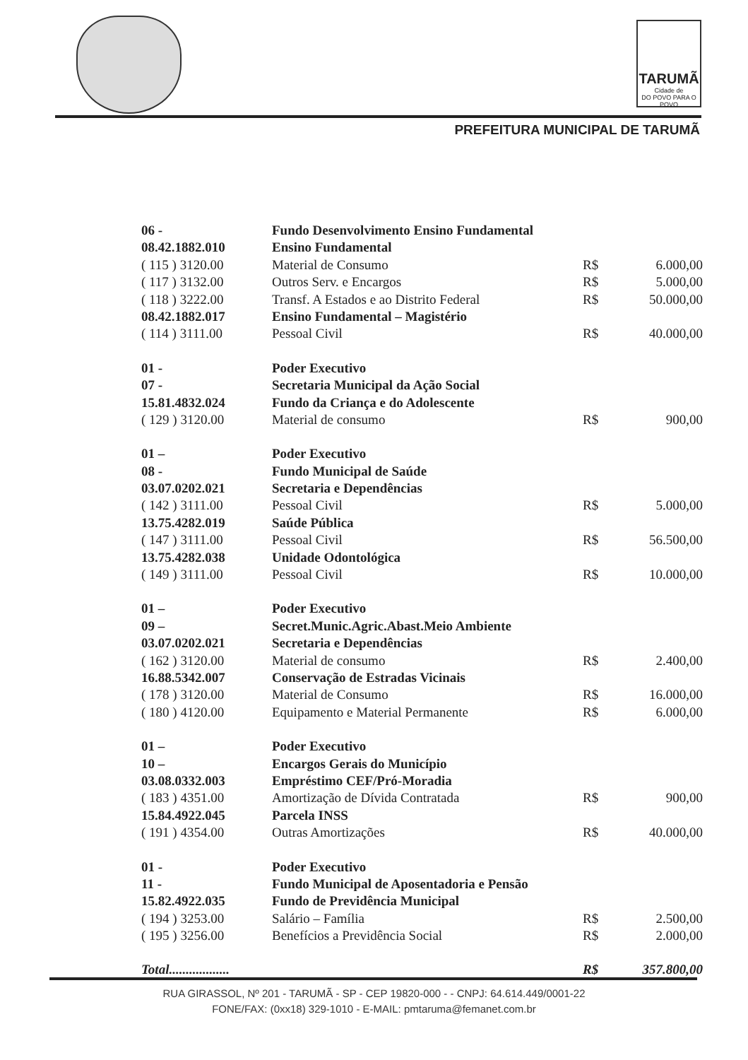TARUMÃ
Cidade de
DO POVO PARA O POVO
PREFEITURA MUNICIPAL DE TARUMÃ
| 06 - | Fundo Desenvolvimento Ensino Fundamental | | |
| 08.42.1882.010 | Ensino Fundamental | | |
| ( 115 ) 3120.00 | Material de Consumo | R$ | 6.000,00 |
| ( 117 ) 3132.00 | Outros Serv. e Encargos | R$ | 5.000,00 |
| ( 118 ) 3222.00 | Transf. A Estados e ao Distrito Federal | R$ | 50.000,00 |
| 08.42.1882.017 | Ensino Fundamental – Magistério | | |
| ( 114 ) 3111.00 | Pessoal Civil | R$ | 40.000,00 |
| 01 - | Poder Executivo | | |
| 07 - | Secretaria Municipal da Ação Social | | |
| 15.81.4832.024 | Fundo da Criança e do Adolescente | | |
| ( 129 ) 3120.00 | Material de consumo | R$ | 900,00 |
| 01 – | Poder Executivo | | |
| 08 - | Fundo Municipal de Saúde | | |
| 03.07.0202.021 | Secretaria e Dependências | | |
| ( 142 ) 3111.00 | Pessoal Civil | R$ | 5.000,00 |
| 13.75.4282.019 | Saúde Pública | | |
| ( 147 ) 3111.00 | Pessoal Civil | R$ | 56.500,00 |
| 13.75.4282.038 | Unidade Odontológica | | |
| ( 149 ) 3111.00 | Pessoal Civil | R$ | 10.000,00 |
| 01 – | Poder Executivo | | |
| 09 – | Secret.Munic.Agric.Abast.Meio Ambiente | | |
| 03.07.0202.021 | Secretaria e Dependências | | |
| ( 162 ) 3120.00 | Material de consumo | R$ | 2.400,00 |
| 16.88.5342.007 | Conservação de Estradas Vicinais | | |
| ( 178 ) 3120.00 | Material de Consumo | R$ | 16.000,00 |
| ( 180 ) 4120.00 | Equipamento e Material Permanente | R$ | 6.000,00 |
| 01 – | Poder Executivo | | |
| 10 – | Encargos Gerais do Município | | |
| 03.08.0332.003 | Empréstimo CEF/Pró-Moradia | | |
| ( 183 ) 4351.00 | Amortização de Dívida Contratada | R$ | 900,00 |
| 15.84.4922.045 | Parcela INSS | | |
| ( 191 ) 4354.00 | Outras Amortizações | R$ | 40.000,00 |
| 01 - | Poder Executivo | | |
| 11 - | Fundo Municipal de Aposentadoria e Pensão | | |
| 15.82.4922.035 | Fundo de Previdência Municipal | | |
| ( 194 ) 3253.00 | Salário – Família | R$ | 2.500,00 |
| ( 195 ) 3256.00 | Benefícios a Previdência Social | R$ | 2.000,00 |
| Total.................. | | R$ | 357.800,00 |
RUA GIRASSOL, Nº 201 - TARUMÃ - SP - CEP 19820-000 - - CNPJ: 64.614.449/0001-22
FONE/FAX: (0xx18) 329-1010 - E-MAIL: pmtaruma@femanet.com.br